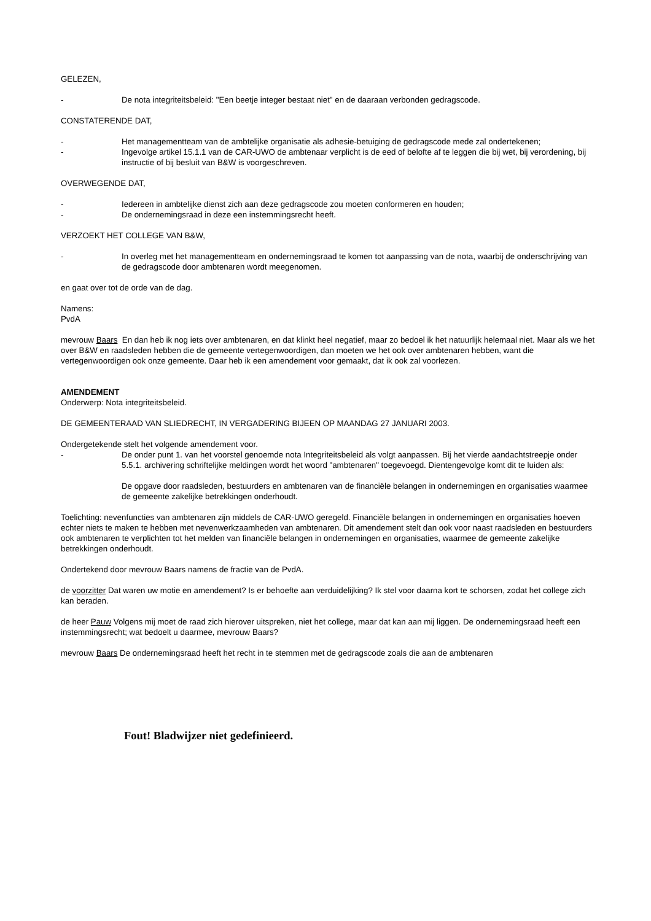GELEZEN,
- De nota integriteitsbeleid: "Een beetje integer bestaat niet" en de daaraan verbonden gedragscode.
CONSTATERENDE DAT,
- Het managementteam van de ambtelijke organisatie als adhesie-betuiging de gedragscode mede zal ondertekenen;
- Ingevolge artikel 15.1.1 van de CAR-UWO de ambtenaar verplicht is de eed of belofte af te leggen die bij wet, bij verordening, bij instructie of bij besluit van B&W is voorgeschreven.
OVERWEGENDE DAT,
- Iedereen in ambtelijke dienst zich aan deze gedragscode zou moeten conformeren en houden;
- De ondernemingsraad in deze een instemmingsrecht heeft.
VERZOEKT HET COLLEGE VAN B&W,
- In overleg met het managementteam en ondernemingsraad te komen tot aanpassing van de nota, waarbij de onderschrijving van de gedragscode door ambtenaren wordt meegenomen.
en gaat over tot de orde van de dag.
Namens:
PvdA
mevrouw Baars En dan heb ik nog iets over ambtenaren, en dat klinkt heel negatief, maar zo bedoel ik het natuurlijk helemaal niet. Maar als we het over B&W en raadsleden hebben die de gemeente vertegenwoordigen, dan moeten we het ook over ambtenaren hebben, want die vertegenwoordigen ook onze gemeente. Daar heb ik een amendement voor gemaakt, dat ik ook zal voorlezen.
AMENDEMENT
Onderwerp: Nota integriteitsbeleid.
DE GEMEENTERAAD VAN SLIEDRECHT, IN VERGADERING BIJEEN OP MAANDAG 27 JANUARI 2003.
Ondergetekende stelt het volgende amendement voor.
- De onder punt 1. van het voorstel genoemde nota Integriteitsbeleid als volgt aanpassen. Bij het vierde aandachtstreepje onder 5.5.1. archivering schriftelijke meldingen wordt het woord "ambtenaren" toegevoegd. Dientengevolge komt dit te luiden als:
De opgave door raadsleden, bestuurders en ambtenaren van de financiële belangen in ondernemingen en organisaties waarmee de gemeente zakelijke betrekkingen onderhoudt.
Toelichting: nevenfuncties van ambtenaren zijn middels de CAR-UWO geregeld. Financiële belangen in ondernemingen en organisaties hoeven echter niets te maken te hebben met nevenwerkzaamheden van ambtenaren. Dit amendement stelt dan ook voor naast raadsleden en bestuurders ook ambtenaren te verplichten tot het melden van financiële belangen in ondernemingen en organisaties, waarmee de gemeente zakelijke betrekkingen onderhoudt.
Ondertekend door mevrouw Baars namens de fractie van de PvdA.
de voorzitter Dat waren uw motie en amendement? Is er behoefte aan verduidelijking? Ik stel voor daarna kort te schorsen, zodat het college zich kan beraden.
de heer Pauw Volgens mij moet de raad zich hierover uitspreken, niet het college, maar dat kan aan mij liggen. De ondernemingsraad heeft een instemmingsrecht; wat bedoelt u daarmee, mevrouw Baars?
mevrouw Baars De ondernemingsraad heeft het recht in te stemmen met de gedragscode zoals die aan de ambtenaren
Fout! Bladwijzer niet gedefinieerd.